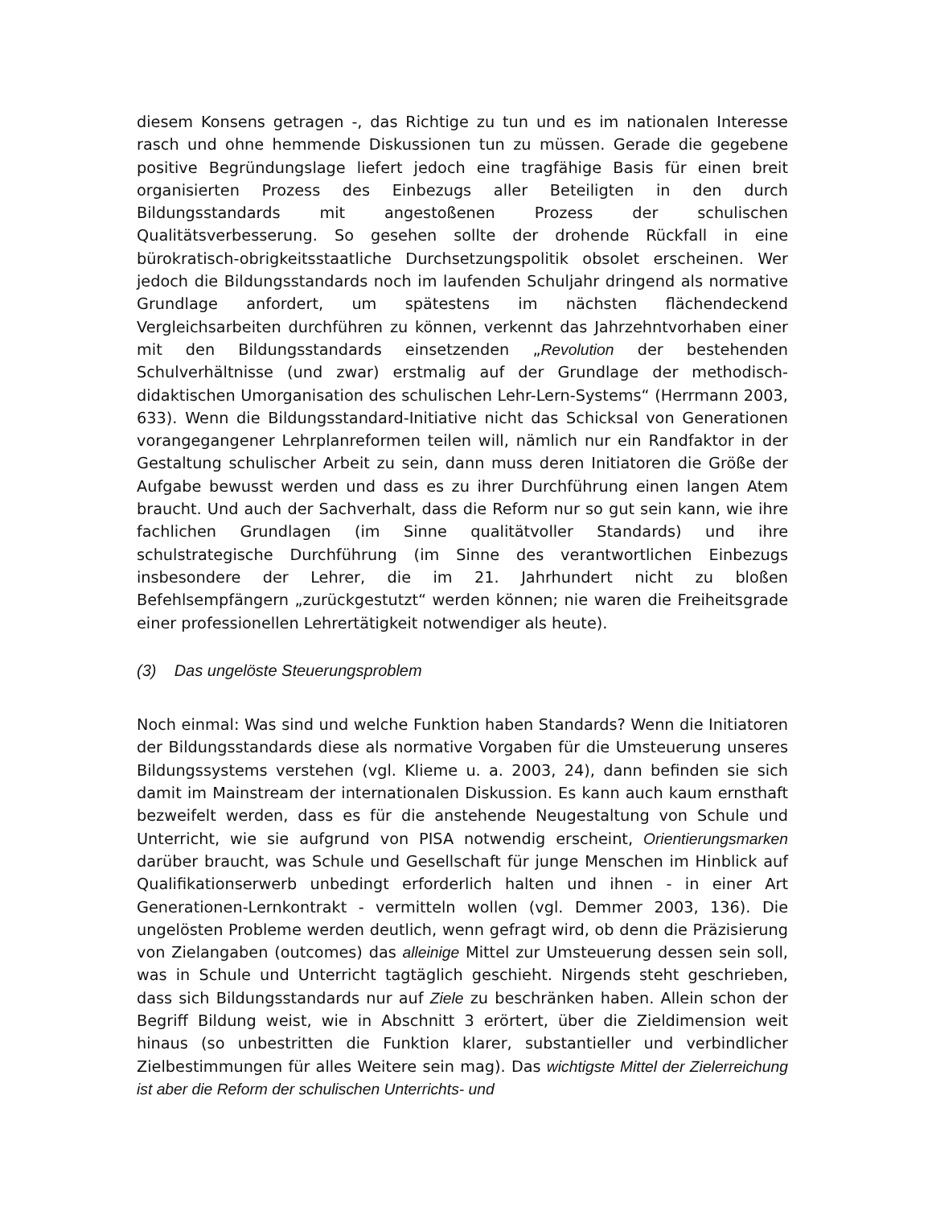diesem Konsens getragen -, das Richtige zu tun und es im nationalen Interesse rasch und ohne hemmende Diskussionen tun zu müssen. Gerade die gegebene positive Begründungslage liefert jedoch eine tragfähige Basis für einen breit organisierten Prozess des Einbezugs aller Beteiligten in den durch Bildungsstandards mit angestoßenen Prozess der schulischen Qualitätsverbesserung. So gesehen sollte der drohende Rückfall in eine bürokratisch-obrigkeitsstaatliche Durchsetzungspolitik obsolet erscheinen. Wer jedoch die Bildungsstandards noch im laufenden Schuljahr dringend als normative Grundlage anfordert, um spätestens im nächsten flächendeckend Vergleichsarbeiten durchführen zu können, verkennt das Jahrzehntvorhaben einer mit den Bildungsstandards einsetzenden „Revolution der bestehenden Schulverhältnisse (und zwar) erstmalig auf der Grundlage der methodisch-didaktischen Umorganisation des schulischen Lehr-Lern-Systems“ (Herrmann 2003, 633). Wenn die Bildungsstandard-Initiative nicht das Schicksal von Generationen vorangegangener Lehrplanreformen teilen will, nämlich nur ein Randfaktor in der Gestaltung schulischer Arbeit zu sein, dann muss deren Initiatoren die Größe der Aufgabe bewusst werden und dass es zu ihrer Durchführung einen langen Atem braucht. Und auch der Sachverhalt, dass die Reform nur so gut sein kann, wie ihre fachlichen Grundlagen (im Sinne qualitätvoller Standards) und ihre schulstrategische Durchführung (im Sinne des verantwortlichen Einbezugs insbesondere der Lehrer, die im 21. Jahrhundert nicht zu bloßen Befehlsempfängern „zurückgestutzt“ werden können; nie waren die Freiheitsgrade einer professionellen Lehrertätigkeit notwendiger als heute).
(3) Das ungelöste Steuerungsproblem
Noch einmal: Was sind und welche Funktion haben Standards? Wenn die Initiatoren der Bildungsstandards diese als normative Vorgaben für die Umsteuerung unseres Bildungssystems verstehen (vgl. Klieme u. a. 2003, 24), dann befinden sie sich damit im Mainstream der internationalen Diskussion. Es kann auch kaum ernsthaft bezweifelt werden, dass es für die anstehende Neugestaltung von Schule und Unterricht, wie sie aufgrund von PISA notwendig erscheint, Orientierungsmarken darüber braucht, was Schule und Gesellschaft für junge Menschen im Hinblick auf Qualifikationserwerb unbedingt erforderlich halten und ihnen - in einer Art Generationen-Lernkontrakt - vermitteln wollen (vgl. Demmer 2003, 136). Die ungelösten Probleme werden deutlich, wenn gefragt wird, ob denn die Präzisierung von Zielangaben (outcomes) das alleinige Mittel zur Umsteuerung dessen sein soll, was in Schule und Unterricht tagtäglich geschieht. Nirgends steht geschrieben, dass sich Bildungsstandards nur auf Ziele zu beschränken haben. Allein schon der Begriff Bildung weist, wie in Abschnitt 3 erörtert, über die Zieldimension weit hinaus (so unbestritten die Funktion klarer, substantieller und verbindlicher Zielbestimmungen für alles Weitere sein mag). Das wichtigste Mittel der Zielerreichung ist aber die Reform der schulischen Unterrichts- und